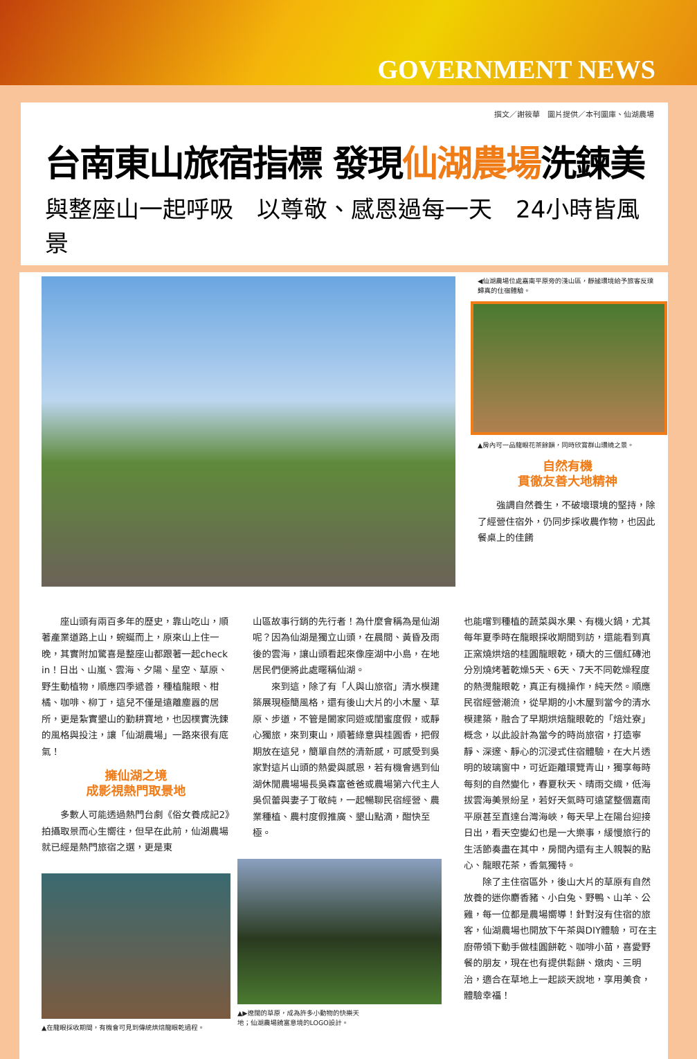GOVERNMENT NEWS
撰文／謝筱華　圖片提供／本刊圖庫、仙湖農場
台南東山旅宿指標 發現仙湖農場洗鍊美
與整座山一起呼吸　以尊敬、感恩過每一天　24小時皆風景
◀仙湖農場位處嘉南平原旁的淺山區，靜謐環境給予旅客反璞歸真的住宿體驗。
▲房內可一品龍眼花茶餘韻，同時欣賞群山環繞之景。
自然有機
貫徹友善大地精神
強調自然養生，不破壞環境的堅持，除了經營住宿外，仍同步採收農作物，也因此餐桌上的佳餚
座山頭有兩百多年的歷史，靠山吃山，順著產業道路上山，蜿蜒而上，原來山上住一晚，其實附加驚喜是整座山都跟著一起check in！日出、山嵐、雲海、夕陽、星空、草原、野生動植物，順應四季遞善，種植龍眼、柑橘、咖啡、柳丁，這兒不僅是遠離塵囂的居所，更是紮實墾山的勤耕寶地，也因樸實洗鍊的風格與投注，讓「仙湖農場」一路來很有底氣！
擁仙湖之境
成影視熱門取景地
多數人可能透過熱門台劇《俗女養成記2》拍攝取景而心生嚮往，但早在此前，仙湖農場就已經是熱門旅宿之選，更是東
▲在龍眼採收期間，有機會可見到傳統烘焙龍眼乾過程。
山區故事行銷的先行者！為什麼會稱為是仙湖呢？因為仙湖是獨立山頭，在晨間、黃昏及雨後的雲海，讓山頭看起來像座湖中小島，在地居民們便將此處暱稱仙湖。
來到這，除了有「人與山旅宿」清水模建築展現極簡風格，還有後山大片的小木屋、草原、步道，不管是闔家同遊或閨蜜度假，或靜心獨旅，來到東山，順著綠意與桂圓香，把假期放在這兒，簡單自然的清新感，可感受到吳家對這片山頭的熱愛與感恩，若有機會遇到仙湖休閒農場場長吳森富爸爸或農場第六代主人吳侃蕾與妻子丁敬純，一起暢聊民宿經營、農業種植、農村度假推廣、墾山點滴，酣快至極。
▲▶遼闊的草原，成為許多小動物的快樂天地；仙湖農場饒富意境的LOGO設計。
也能嚐到種植的蔬菜與水果、有機火鍋，尤其每年夏季時在龍眼採收期間到訪，還能看到真正窯燒烘焙的桂圓龍眼乾，碩大的三個紅磚池分別燒烤著乾燥5天、6天、7天不同乾燥程度的熱燙龍眼乾，真正有機操作，純天然。順應民宿經營潮流，從早期的小木屋到當今的清水模建築，融合了早期烘焙龍眼乾的「焙灶寮」概念，以此設計為當今的時尚旅宿，打造寧靜、深邃、靜心的沉浸式住宿體驗，在大片透明的玻璃窗中，可近距離環覽青山，獨享每時每刻的自然變化，春夏秋天、晴雨交織，低海拔雲海美景紛呈，若好天氣時可遠望整個嘉南平原甚至直達台灣海峽，每天早上在陽台迎接日出，看天空變幻也是一大樂事，緩慢旅行的生活節奏盡在其中，房間內還有主人親製的點心、龍眼花茶，香氣獨特。
除了主住宿區外，後山大片的草原有自然放養的迷你麝香豬、小白兔、野鴨、山羊、公雞，每一位都是農場嚮導！針對沒有住宿的旅客，仙湖農場也開放下午茶與DIY體驗，可在主廚帶領下動手做桂圓餅乾、咖啡小苗，喜愛野餐的朋友，現在也有提供鬆餅、燉肉、三明治，適合在草地上一起談天說地，享用美食，體驗幸福！